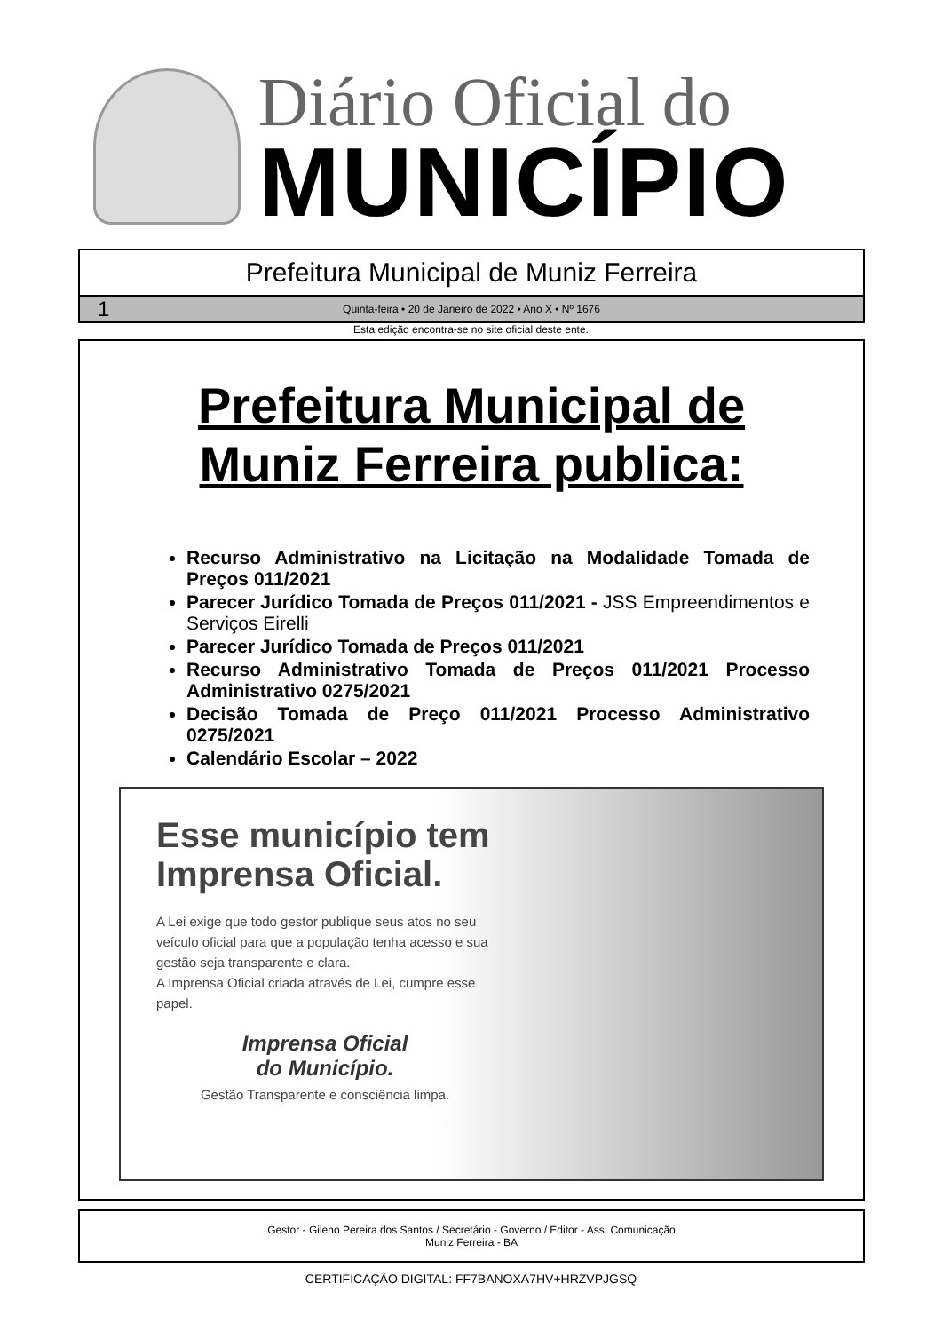Diário Oficial do
MUNICÍPIO
Prefeitura Municipal de Muniz Ferreira
1 Quinta-feira • 20 de Janeiro de 2022 • Ano X • Nº 1676
Esta edição encontra-se no site oficial deste ente.
Prefeitura Municipal de
Muniz Ferreira publica:
Recurso Administrativo na Licitação na Modalidade Tomada de Preços 011/2021
Parecer Jurídico Tomada de Preços 011/2021 - JSS Empreendimentos e Serviços Eirelli
Parecer Jurídico Tomada de Preços 011/2021
Recurso Administrativo Tomada de Preços 011/2021 Processo Administrativo 0275/2021
Decisão Tomada de Preço 011/2021 Processo Administrativo 0275/2021
Calendário Escolar – 2022
Esse município tem Imprensa Oficial.
A Lei exige que todo gestor publique seus atos no seu veículo oficial para que a população tenha acesso e sua gestão seja transparente e clara.
A Imprensa Oficial criada através de Lei, cumpre esse papel.
Imprensa Oficial
do Município.
Gestão Transparente e consciência limpa.
Gestor - Gileno Pereira dos Santos / Secretário - Governo / Editor - Ass. Comunicação
Muniz Ferreira - BA
CERTIFICAÇÃO DIGITAL: FF7BANOXA7HV+HRZVPJGSQ